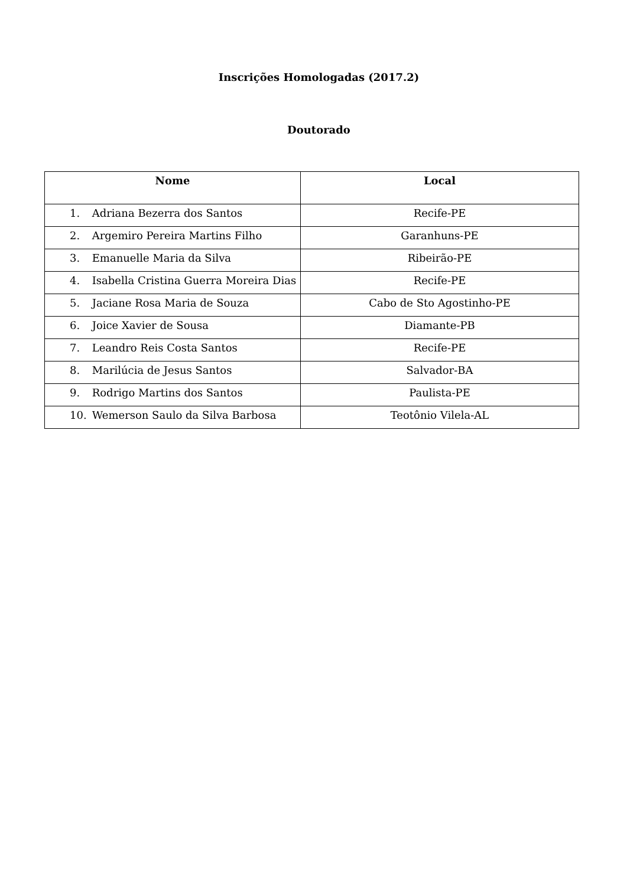Inscrições Homologadas (2017.2)
Doutorado
| Nome | Local |
| --- | --- |
| 1. Adriana Bezerra dos Santos | Recife-PE |
| 2. Argemiro Pereira Martins Filho | Garanhuns-PE |
| 3. Emanuelle Maria da Silva | Ribeirão-PE |
| 4. Isabella Cristina Guerra Moreira Dias | Recife-PE |
| 5. Jaciane Rosa Maria de Souza | Cabo de Sto Agostinho-PE |
| 6. Joice Xavier de Sousa | Diamante-PB |
| 7. Leandro Reis Costa Santos | Recife-PE |
| 8. Marilúcia de Jesus Santos | Salvador-BA |
| 9. Rodrigo Martins dos Santos | Paulista-PE |
| 10. Wemerson Saulo da Silva Barbosa | Teotônio Vilela-AL |